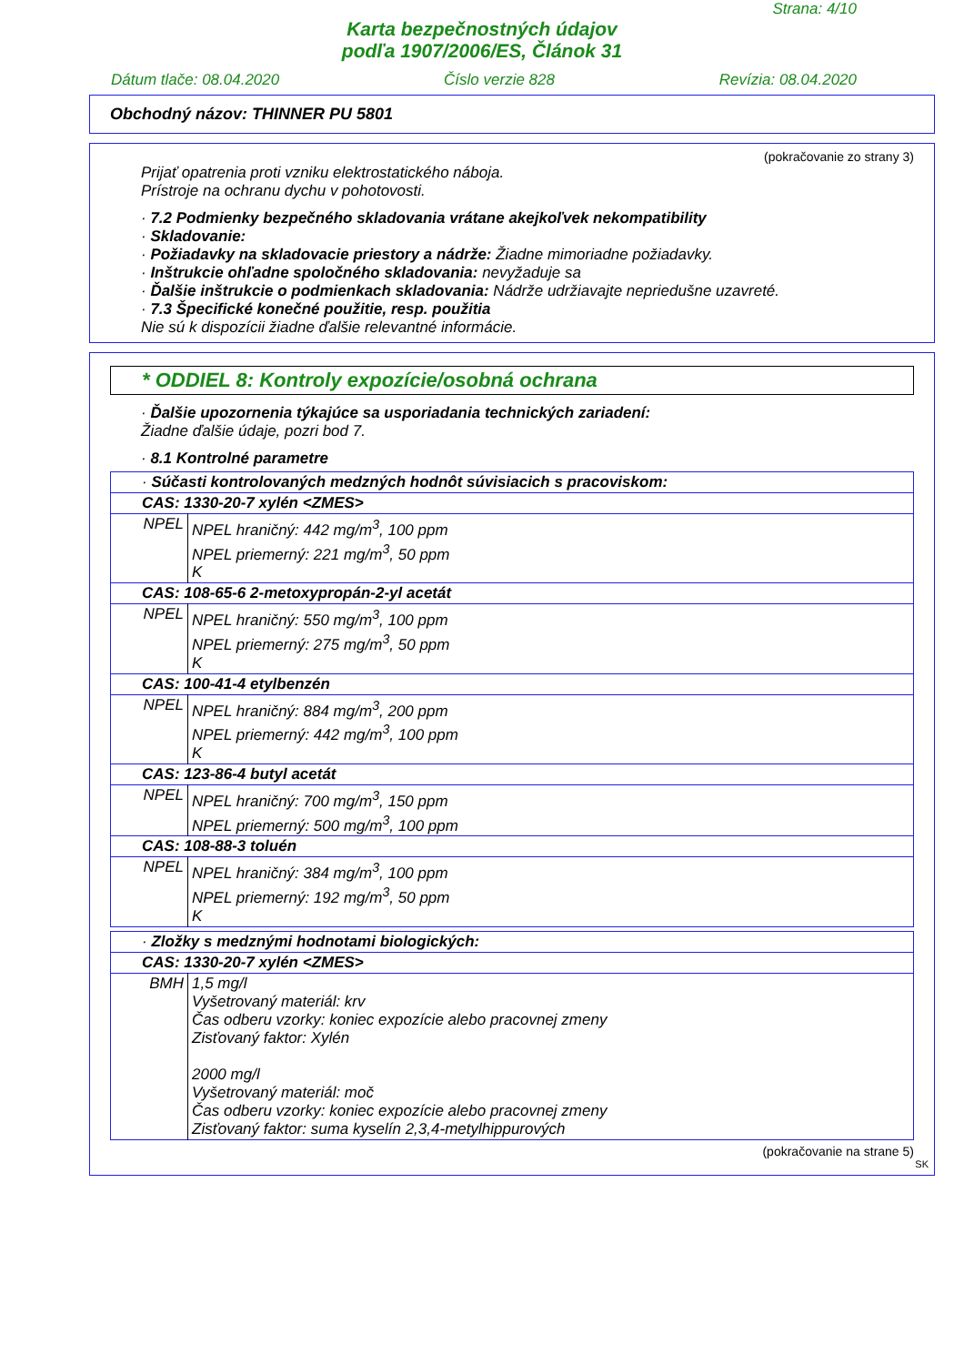Strana: 4/10
Karta bezpečnostných údajov
podľa 1907/2006/ES, Článok 31
Dátum tlače: 08.04.2020 Číslo verzie 828 Revízia: 08.04.2020
Obchodný názov: THINNER PU 5801
(pokračovanie zo strany 3)
Prijať opatrenia proti vzniku elektrostatického náboja.
Prístroje na ochranu dychu v pohotovosti.
· 7.2 Podmienky bezpečného skladovania vrátane akejkoľvek nekompatibility
· Skladovanie:
· Požiadavky na skladovacie priestory a nádrže: Žiadne mimoriadne požiadavky.
· Inštrukcie ohľadne spoločného skladovania: nevyžaduje sa
· Ďalšie inštrukcie o podmienkach skladovania: Nádrže udržiavajte nepriedušne uzavreté.
· 7.3 Špecifické konečné použitie, resp. použitia
Nie sú k dispozícii žiadne ďalšie relevantné informácie.
* ODDIEL 8: Kontroly expozície/osobná ochrana
· Ďalšie upozornenia týkajúce sa usporiadania technických zariadení:
Žiadne ďalšie údaje, pozri bod 7.
· 8.1 Kontrolné parametre
| · Súčasti kontrolovaných medzných hodnôt súvisiacich s pracoviskom: | |
| CAS: 1330-20-7 xylén <ZMES> | |
| NPEL | NPEL hraničný: 442 mg/m<sup>3</sup>, 100 ppm NPEL priemerný: 221 mg/m<sup>3</sup>, 50 ppm K |
| CAS: 108-65-6 2-metoxypropán-2-yl acetát | |
| NPEL | NPEL hraničný: 550 mg/m<sup>3</sup>, 100 ppm NPEL priemerný: 275 mg/m<sup>3</sup>, 50 ppm K |
| CAS: 100-41-4 etylbenzén | |
| NPEL | NPEL hraničný: 884 mg/m<sup>3</sup>, 200 ppm NPEL priemerný: 442 mg/m<sup>3</sup>, 100 ppm K |
| CAS: 123-86-4 butyl acetát | |
| NPEL | NPEL hraničný: 700 mg/m<sup>3</sup>, 150 ppm NPEL priemerný: 500 mg/m<sup>3</sup>, 100 ppm |
| CAS: 108-88-3 toluén | |
| NPEL | NPEL hraničný: 384 mg/m<sup>3</sup>, 100 ppm NPEL priemerný: 192 mg/m<sup>3</sup>, 50 ppm K |
| · Zložky s medznými hodnotami biologických: | |
| CAS: 1330-20-7 xylén <ZMES> | |
| BMH | 1,5 mg/l Vyšetrovaný materiál: krv Čas odberu vzorky: koniec expozície alebo pracovnej zmeny Zisťovaný faktor: Xylén 2000 mg/l Vyšetrovaný materiál: moč Čas odberu vzorky: koniec expozície alebo pracovnej zmeny Zisťovaný faktor: suma kyselín 2,3,4-metylhippurových |
(pokračovanie na strane 5)
SK